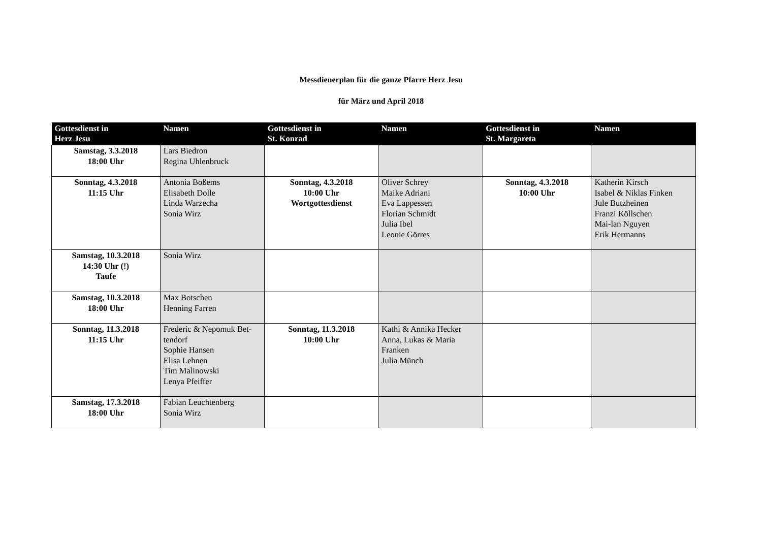Messdienerplan für die ganze Pfarre Herz Jesu
für März und April 2018
| Gottesdienst in Herz Jesu | Namen | Gottesdienst in St. Konrad | Namen | Gottesdienst in St. Margareta | Namen |
| --- | --- | --- | --- | --- | --- |
| Samstag, 3.3.2018 18:00 Uhr | Lars Biedron Regina Uhlenbruck | | | | |
| Sonntag, 4.3.2018 11:15 Uhr | Antonia Boßems Elisabeth Dolle Linda Warzecha Sonia Wirz | Sonntag, 4.3.2018 10:00 Uhr Wortgottesdienst | Oliver Schrey Maike Adriani Eva Lappessen Florian Schmidt Julia Ibel Leonie Görres | Sonntag, 4.3.2018 10:00 Uhr | Katherin Kirsch Isabel & Niklas Finken Jule Butzheinen Franzi Köllschen Mai-lan Nguyen Erik Hermanns |
| Samstag, 10.3.2018 14:30 Uhr (!) Taufe | Sonia Wirz | | | | |
| Samstag, 10.3.2018 18:00 Uhr | Max Botschen Henning Farren | | | | |
| Sonntag, 11.3.2018 11:15 Uhr | Frederic & Nepomuk Bet- tendorf Sophie Hansen Elisa Lehnen Tim Malinowski Lenya Pfeiffer | Sonntag, 11.3.2018 10:00 Uhr | Kathi & Annika Hecker Anna, Lukas & Maria Franken Julia Münch | | |
| Samstag, 17.3.2018 18:00 Uhr | Fabian Leuchtenberg Sonia Wirz | | | | |